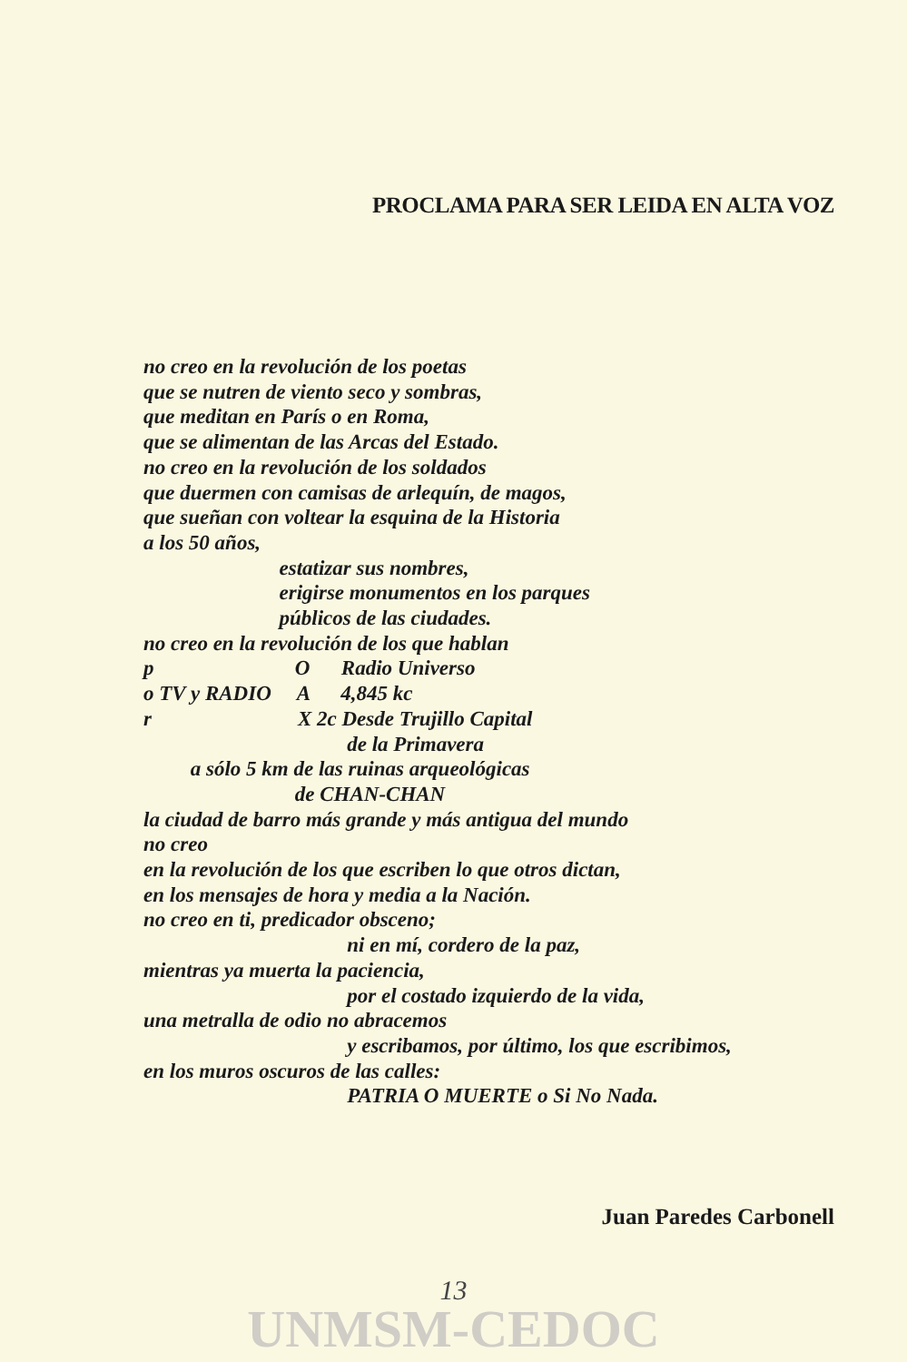PROCLAMA PARA SER LEIDA EN ALTA VOZ
no creo en la revolución de los poetas
que se nutren de viento seco y sombras,
que meditan en París o en Roma,
que se alimentan de las Arcas del Estado.
no creo en la revolución de los soldados
que duermen con camisas de arlequín, de magos,
que sueñan con voltear la esquina de la Historia
a los 50 años,
estatizar sus nombres,
erigirse monumentos en los parques
públicos de las ciudades.
no creo en la revolución de los que hablan
p O Radio Universo
o TV y RADIO A 4,845 kc
r X 2c Desde Trujillo Capital
de la Primavera
a sólo 5 km de las ruinas arqueológicas
de CHAN-CHAN
la ciudad de barro más grande y más antigua del mundo
no creo
en la revolución de los que escriben lo que otros dictan,
en los mensajes de hora y media a la Nación.
no creo en ti, predicador obsceno;
ni en mí, cordero de la paz,
mientras ya muerta la paciencia,
por el costado izquierdo de la vida,
una metralla de odio no abracemos
y escribamos, por último, los que escribimos,
en los muros oscuros de las calles:
PATRIA O MUERTE o Si No Nada.
Juan Paredes Carbonell
13
UNMSM-CEDOC